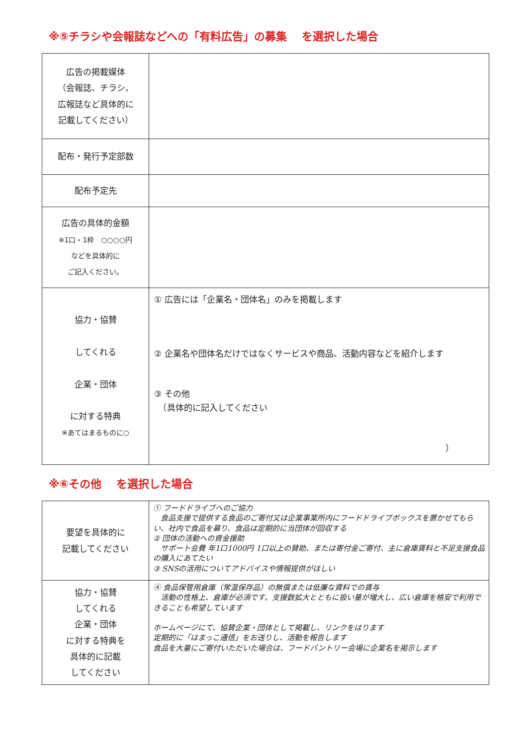※⑤チラシや会報誌などへの「有料広告」の募集　 を選択した場合
| 広告の掲載媒体 （会報誌、チラシ、 広報誌など具体的に 記載してください） | |
| 配布・発行予定部数 | |
| 配布予定先 | |
| 広告の具体的金額 ※1口・1枠 ○○○○円 などを具体的に ご記入ください。 | |
| 協力・協賛 してくれる 企業・団体 に対する特典 ※あてはまるものに○ | ① 広告には「企業名・団体名」のみを掲載します ② 企業名や団体名だけではなくサービスや商品、活動内容などを紹介します ③ その他 （具体的に記入してください ） |
※⑥その他　 を選択した場合
| 要望を具体的に 記載してください | ① フードドライブへのご協力 食品支援で提供する食品のご寄付又は企業事業所内にフードドライブボックスを置かせてもらい、社内で食品を募り、食品は定期的に当団体が回収する ② 団体の活動への資金援助 サポート会費 年1口1000円 1口以上の賛助、または寄付金ご寄付、主に倉庫賃料と不足支援食品の購入にあてたい ③ SNSの活用についてアドバイスや情報提供がほしい |
| 協力・協賛 してくれる 企業・団体 に対する特典を 具体的に記載 してください | ④ 食品保管用倉庫（常温保存品）の無償または低廉な賃料での賃与 活動の性格上、倉庫が必須です。支援数拡大とともに扱い量が増大し、広い倉庫を格安で利用できることも希望しています ホームページにて、協賛企業・団体として掲載し、リンクをはります 定期的に「はまっこ通信」をお送りし、活動を報告します 食品を大量にご寄付いただいた場合は、フードパントリー会場に企業名を掲示します |